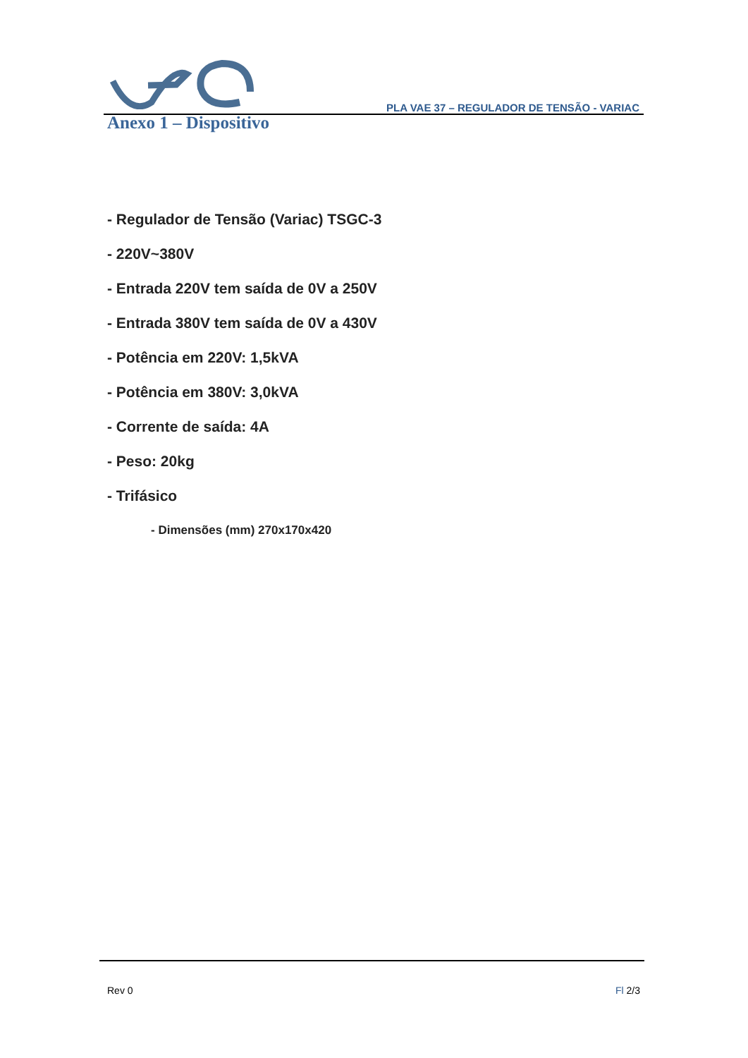PLA VAE 37 – REGULADOR DE TENSÃO - VARIAC
Anexo 1 – Dispositivo
- Regulador de Tensão (Variac) TSGC-3
- 220V~380V
- Entrada 220V tem saída de 0V a 250V
- Entrada 380V tem saída de 0V a 430V
- Potência em 220V: 1,5kVA
- Potência em 380V: 3,0kVA
- Corrente de saída: 4A
- Peso: 20kg
- Trifásico
- Dimensões (mm) 270x170x420
Rev 0 Fl 2/3